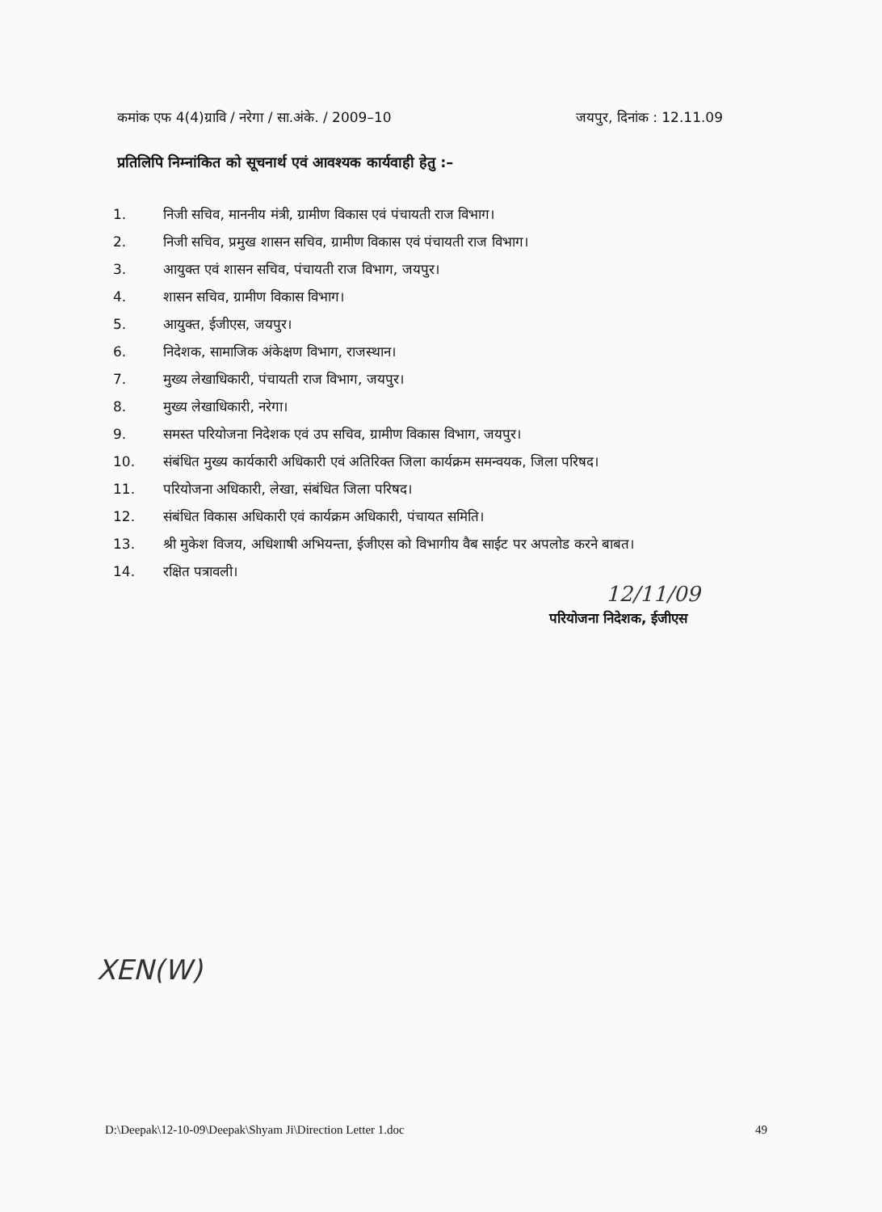कमांक एफ 4(4)ग्रावि / नरेगा / सा.अंके. / 2009–10 जयपुर, दिनांक : 12.11.09
प्रतिलिपि निम्नांकित को सूचनार्थ एवं आवश्यक कार्यवाही हेतु :–
1. निजी सचिव, माननीय मंत्री, ग्रामीण विकास एवं पंचायती राज विभाग।
2. निजी सचिव, प्रमुख शासन सचिव, ग्रामीण विकास एवं पंचायती राज विभाग।
3. आयुक्त एवं शासन सचिव, पंचायती राज विभाग, जयपुर।
4. शासन सचिव, ग्रामीण विकास विभाग।
5. आयुक्त, ईजीएस, जयपुर।
6. निदेशक, सामाजिक अंकेक्षण विभाग, राजस्थान।
7. मुख्य लेखाधिकारी, पंचायती राज विभाग, जयपुर।
8. मुख्य लेखाधिकारी, नरेगा।
9. समस्त परियोजना निदेशक एवं उप सचिव, ग्रामीण विकास विभाग, जयपुर।
10. संबंधित मुख्य कार्यकारी अधिकारी एवं अतिरिक्त जिला कार्यक्रम समन्वयक, जिला परिषद।
11. परियोजना अधिकारी, लेखा, संबंधित जिला परिषद।
12. संबंधित विकास अधिकारी एवं कार्यक्रम अधिकारी, पंचायत समिति।
13. श्री मुकेश विजय, अधिशाषी अभियन्ता, ईजीएस को विभागीय वैब साईट पर अपलोड करने बाबत।
14. रक्षित पत्रावली।
12/11/09
परियोजना निदेशक, ईजीएस
XEN(W)
D:\Deepak\12-10-09\Deepak\Shyam Ji\Direction Letter 1.doc 49